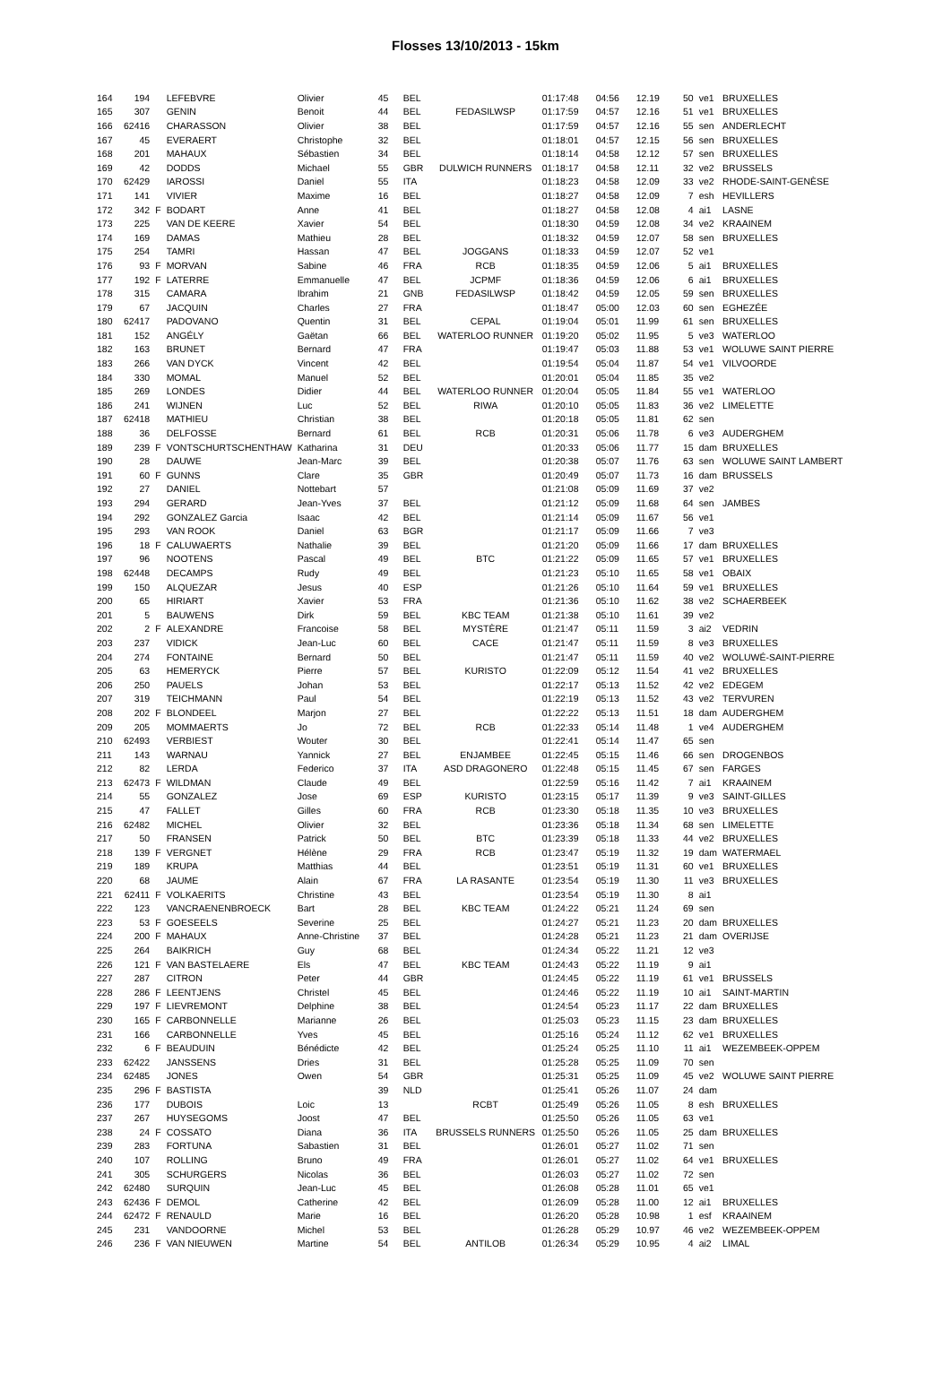Flosses 13/10/2013 - 15km
| 164 | 194 | | LEFEBVRE | Olivier | 45 | BEL | | 01:17:48 | 04:56 | 12.19 | 50 | ve1 | BRUXELLES |
| 165 | 307 | | GENIN | Benoit | 44 | BEL | FEDASILWSP | 01:17:59 | 04:57 | 12.16 | 51 | ve1 | BRUXELLES |
| 166 | 62416 | | CHARASSON | Olivier | 38 | BEL | | 01:17:59 | 04:57 | 12.16 | 55 | sen | ANDERLECHT |
| 167 | 45 | | EVERAERT | Christophe | 32 | BEL | | 01:18:01 | 04:57 | 12.15 | 56 | sen | BRUXELLES |
| 168 | 201 | | MAHAUX | Sébastien | 34 | BEL | | 01:18:14 | 04:58 | 12.12 | 57 | sen | BRUXELLES |
| 169 | 42 | | DODDS | Michael | 55 | GBR | DULWICH RUNNERS | 01:18:17 | 04:58 | 12.11 | 32 | ve2 | BRUSSELS |
| 170 | 62429 | | IAROSSI | Daniel | 55 | ITA | | 01:18:23 | 04:58 | 12.09 | 33 | ve2 | RHODE-SAINT-GENÈSE |
| 171 | 141 | | VIVIER | Maxime | 16 | BEL | | 01:18:27 | 04:58 | 12.09 | 7 | esh | HEVILLERS |
| 172 | 342 | F | BODART | Anne | 41 | BEL | | 01:18:27 | 04:58 | 12.08 | 4 | ai1 | LASNE |
| 173 | 225 | | VAN DE KEERE | Xavier | 54 | BEL | | 01:18:30 | 04:59 | 12.08 | 34 | ve2 | KRAAINEM |
| 174 | 169 | | DAMAS | Mathieu | 28 | BEL | | 01:18:32 | 04:59 | 12.07 | 58 | sen | BRUXELLES |
| 175 | 254 | | TAMRI | Hassan | 47 | BEL | JOGGANS | 01:18:33 | 04:59 | 12.07 | 52 | ve1 | |
| 176 | 93 | F | MORVAN | Sabine | 46 | FRA | RCB | 01:18:35 | 04:59 | 12.06 | 5 | ai1 | BRUXELLES |
| 177 | 192 | F | LATERRE | Emmanuelle | 47 | BEL | JCPMF | 01:18:36 | 04:59 | 12.06 | 6 | ai1 | BRUXELLES |
| 178 | 315 | | CAMARA | Ibrahim | 21 | GNB | FEDASILWSP | 01:18:42 | 04:59 | 12.05 | 59 | sen | BRUXELLES |
| 179 | 67 | | JACQUIN | Charles | 27 | FRA | | 01:18:47 | 05:00 | 12.03 | 60 | sen | EGHEZÉE |
| 180 | 62417 | | PADOVANO | Quentin | 31 | BEL | CEPAL | 01:19:04 | 05:01 | 11.99 | 61 | sen | BRUXELLES |
| 181 | 152 | | ANGÉLY | Gaëtan | 66 | BEL | WATERLOO RUNNER | 01:19:20 | 05:02 | 11.95 | 5 | ve3 | WATERLOO |
| 182 | 163 | | BRUNET | Bernard | 47 | FRA | | 01:19:47 | 05:03 | 11.88 | 53 | ve1 | WOLUWE SAINT PIERRE |
| 183 | 266 | | VAN DYCK | Vincent | 42 | BEL | | 01:19:54 | 05:04 | 11.87 | 54 | ve1 | VILVOORDE |
| 184 | 330 | | MOMAL | Manuel | 52 | BEL | | 01:20:01 | 05:04 | 11.85 | 35 | ve2 | |
| 185 | 269 | | LONDES | Didier | 44 | BEL | WATERLOO RUNNER | 01:20:04 | 05:05 | 11.84 | 55 | ve1 | WATERLOO |
| 186 | 241 | | WIJNEN | Luc | 52 | BEL | RIWA | 01:20:10 | 05:05 | 11.83 | 36 | ve2 | LIMELETTE |
| 187 | 62418 | | MATHIEU | Christian | 38 | BEL | | 01:20:18 | 05:05 | 11.81 | 62 | sen | |
| 188 | 36 | | DELFOSSE | Bernard | 61 | BEL | RCB | 01:20:31 | 05:06 | 11.78 | 6 | ve3 | AUDERGHEM |
| 189 | 239 | F | VONTSCHURTSCHENTHAW | Katharina | 31 | DEU | | 01:20:33 | 05:06 | 11.77 | 15 | dam | BRUXELLES |
| 190 | 28 | | DAUWE | Jean-Marc | 39 | BEL | | 01:20:38 | 05:07 | 11.76 | 63 | sen | WOLUWE SAINT LAMBERT |
| 191 | 60 | F | GUNNS | Clare | 35 | GBR | | 01:20:49 | 05:07 | 11.73 | 16 | dam | BRUSSELS |
| 192 | 27 | | DANIEL | Nottebart | 57 | | | 01:21:08 | 05:09 | 11.69 | 37 | ve2 | |
| 193 | 294 | | GERARD | Jean-Yves | 37 | BEL | | 01:21:12 | 05:09 | 11.68 | 64 | sen | JAMBES |
| 194 | 292 | | GONZALEZ Garcia | Isaac | 42 | BEL | | 01:21:14 | 05:09 | 11.67 | 56 | ve1 | |
| 195 | 293 | | VAN ROOK | Daniel | 63 | BGR | | 01:21:17 | 05:09 | 11.66 | 7 | ve3 | |
| 196 | 18 | F | CALUWAERTS | Nathalie | 39 | BEL | | 01:21:20 | 05:09 | 11.66 | 17 | dam | BRUXELLES |
| 197 | 96 | | NOOTENS | Pascal | 49 | BEL | BTC | 01:21:22 | 05:09 | 11.65 | 57 | ve1 | BRUXELLES |
| 198 | 62448 | | DECAMPS | Rudy | 49 | BEL | | 01:21:23 | 05:10 | 11.65 | 58 | ve1 | OBAIX |
| 199 | 150 | | ALQUEZAR | Jesus | 40 | ESP | | 01:21:26 | 05:10 | 11.64 | 59 | ve1 | BRUXELLES |
| 200 | 65 | | HIRIART | Xavier | 53 | FRA | | 01:21:36 | 05:10 | 11.62 | 38 | ve2 | SCHAERBEEK |
| 201 | 5 | | BAUWENS | Dirk | 59 | BEL | KBC TEAM | 01:21:38 | 05:10 | 11.61 | 39 | ve2 | |
| 202 | 2 | F | ALEXANDRE | Francoise | 58 | BEL | MYSTÈRE | 01:21:47 | 05:11 | 11.59 | 3 | ai2 | VEDRIN |
| 203 | 237 | | VIDICK | Jean-Luc | 60 | BEL | CACE | 01:21:47 | 05:11 | 11.59 | 8 | ve3 | BRUXELLES |
| 204 | 274 | | FONTAINE | Bernard | 50 | BEL | | 01:21:47 | 05:11 | 11.59 | 40 | ve2 | WOLUWÉ-SAINT-PIERRE |
| 205 | 63 | | HEMERYCK | Pierre | 57 | BEL | KURISTO | 01:22:09 | 05:12 | 11.54 | 41 | ve2 | BRUXELLES |
| 206 | 250 | | PAUELS | Johan | 53 | BEL | | 01:22:17 | 05:13 | 11.52 | 42 | ve2 | EDEGEM |
| 207 | 319 | | TEICHMANN | Paul | 54 | BEL | | 01:22:19 | 05:13 | 11.52 | 43 | ve2 | TERVUREN |
| 208 | 202 | F | BLONDEEL | Marjon | 27 | BEL | | 01:22:22 | 05:13 | 11.51 | 18 | dam | AUDERGHEM |
| 209 | 205 | | MOMMAERTS | Jo | 72 | BEL | RCB | 01:22:33 | 05:14 | 11.48 | 1 | ve4 | AUDERGHEM |
| 210 | 62493 | | VERBIEST | Wouter | 30 | BEL | | 01:22:41 | 05:14 | 11.47 | 65 | sen | |
| 211 | 143 | | WARNAU | Yannick | 27 | BEL | ENJAMBEE | 01:22:45 | 05:15 | 11.46 | 66 | sen | DROGENBOS |
| 212 | 82 | | LERDA | Federico | 37 | ITA | ASD DRAGONERO | 01:22:48 | 05:15 | 11.45 | 67 | sen | FARGES |
| 213 | 62473 | F | WILDMAN | Claude | 49 | BEL | | 01:22:59 | 05:16 | 11.42 | 7 | ai1 | KRAAINEM |
| 214 | 55 | | GONZALEZ | Jose | 69 | ESP | KURISTO | 01:23:15 | 05:17 | 11.39 | 9 | ve3 | SAINT-GILLES |
| 215 | 47 | | FALLET | Gilles | 60 | FRA | RCB | 01:23:30 | 05:18 | 11.35 | 10 | ve3 | BRUXELLES |
| 216 | 62482 | | MICHEL | Olivier | 32 | BEL | | 01:23:36 | 05:18 | 11.34 | 68 | sen | LIMELETTE |
| 217 | 50 | | FRANSEN | Patrick | 50 | BEL | BTC | 01:23:39 | 05:18 | 11.33 | 44 | ve2 | BRUXELLES |
| 218 | 139 | F | VERGNET | Hélène | 29 | FRA | RCB | 01:23:47 | 05:19 | 11.32 | 19 | dam | WATERMAEL |
| 219 | 189 | | KRUPA | Matthias | 44 | BEL | | 01:23:51 | 05:19 | 11.31 | 60 | ve1 | BRUXELLES |
| 220 | 68 | | JAUME | Alain | 67 | FRA | LA RASANTE | 01:23:54 | 05:19 | 11.30 | 11 | ve3 | BRUXELLES |
| 221 | 62411 | F | VOLKAERITS | Christine | 43 | BEL | | 01:23:54 | 05:19 | 11.30 | 8 | ai1 | |
| 222 | 123 | | VANCRAENENBROECK | Bart | 28 | BEL | KBC TEAM | 01:24:22 | 05:21 | 11.24 | 69 | sen | |
| 223 | 53 | F | GOESEELS | Severine | 25 | BEL | | 01:24:27 | 05:21 | 11.23 | 20 | dam | BRUXELLES |
| 224 | 200 | F | MAHAUX | Anne-Christine | 37 | BEL | | 01:24:28 | 05:21 | 11.23 | 21 | dam | OVERIJSE |
| 225 | 264 | | BAIKRICH | Guy | 68 | BEL | | 01:24:34 | 05:22 | 11.21 | 12 | ve3 | |
| 226 | 121 | F | VAN BASTELAERE | Els | 47 | BEL | KBC TEAM | 01:24:43 | 05:22 | 11.19 | 9 | ai1 | |
| 227 | 287 | | CITRON | Peter | 44 | GBR | | 01:24:45 | 05:22 | 11.19 | 61 | ve1 | BRUSSELS |
| 228 | 286 | F | LEENTJENS | Christel | 45 | BEL | | 01:24:46 | 05:22 | 11.19 | 10 | ai1 | SAINT-MARTIN |
| 229 | 197 | F | LIEVREMONT | Delphine | 38 | BEL | | 01:24:54 | 05:23 | 11.17 | 22 | dam | BRUXELLES |
| 230 | 165 | F | CARBONNELLE | Marianne | 26 | BEL | | 01:25:03 | 05:23 | 11.15 | 23 | dam | BRUXELLES |
| 231 | 166 | | CARBONNELLE | Yves | 45 | BEL | | 01:25:16 | 05:24 | 11.12 | 62 | ve1 | BRUXELLES |
| 232 | 6 | F | BEAUDUIN | Bénédicte | 42 | BEL | | 01:25:24 | 05:25 | 11.10 | 11 | ai1 | WEZEMBEEK-OPPEM |
| 233 | 62422 | | JANSSENS | Dries | 31 | BEL | | 01:25:28 | 05:25 | 11.09 | 70 | sen | |
| 234 | 62485 | | JONES | Owen | 54 | GBR | | 01:25:31 | 05:25 | 11.09 | 45 | ve2 | WOLUWE SAINT PIERRE |
| 235 | 296 | F | BASTISTA | | 39 | NLD | | 01:25:41 | 05:26 | 11.07 | 24 | dam | |
| 236 | 177 | | DUBOIS | Loic | 13 | | RCBT | 01:25:49 | 05:26 | 11.05 | 8 | esh | BRUXELLES |
| 237 | 267 | | HUYSEGOMS | Joost | 47 | BEL | | 01:25:50 | 05:26 | 11.05 | 63 | ve1 | |
| 238 | 24 | F | COSSATO | Diana | 36 | ITA | BRUSSELS RUNNERS | 01:25:50 | 05:26 | 11.05 | 25 | dam | BRUXELLES |
| 239 | 283 | | FORTUNA | Sabastien | 31 | BEL | | 01:26:01 | 05:27 | 11.02 | 71 | sen | |
| 240 | 107 | | ROLLING | Bruno | 49 | FRA | | 01:26:01 | 05:27 | 11.02 | 64 | ve1 | BRUXELLES |
| 241 | 305 | | SCHURGERS | Nicolas | 36 | BEL | | 01:26:03 | 05:27 | 11.02 | 72 | sen | |
| 242 | 62480 | | SURQUIN | Jean-Luc | 45 | BEL | | 01:26:08 | 05:28 | 11.01 | 65 | ve1 | |
| 243 | 62436 | F | DEMOL | Catherine | 42 | BEL | | 01:26:09 | 05:28 | 11.00 | 12 | ai1 | BRUXELLES |
| 244 | 62472 | F | RENAULD | Marie | 16 | BEL | | 01:26:20 | 05:28 | 10.98 | 1 | esf | KRAAINEM |
| 245 | 231 | | VANDOORNE | Michel | 53 | BEL | | 01:26:28 | 05:29 | 10.97 | 46 | ve2 | WEZEMBEEK-OPPEM |
| 246 | 236 | F | VAN NIEUWEN | Martine | 54 | BEL | ANTILOB | 01:26:34 | 05:29 | 10.95 | 4 | ai2 | LIMAL |